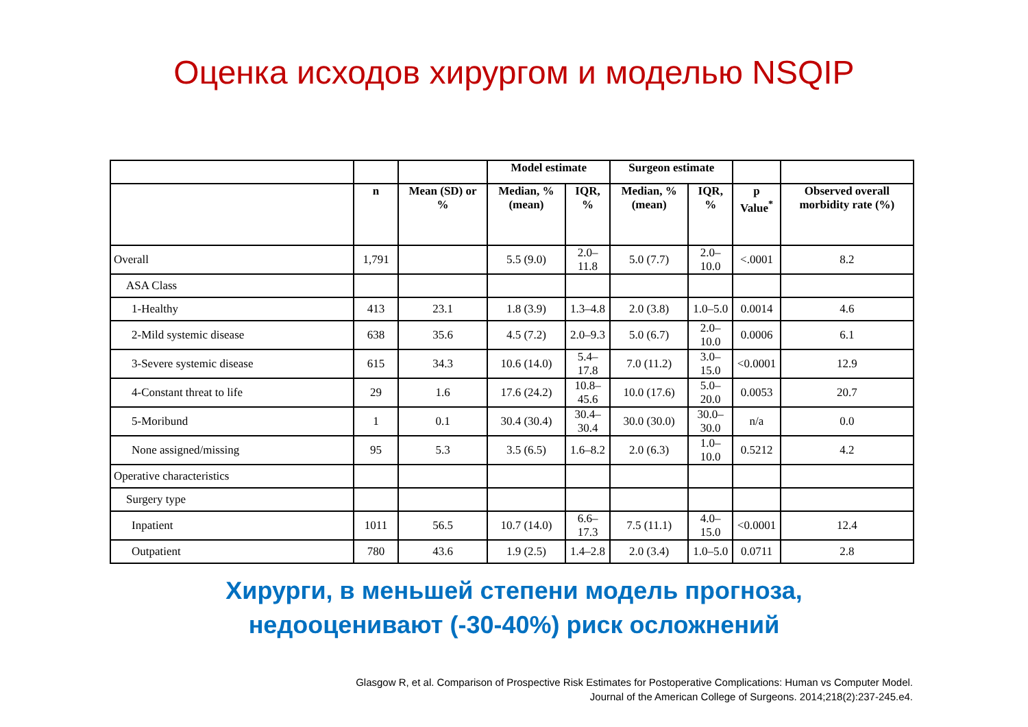Оценка исходов хирургом и моделью NSQIP
| | | | Model estimate | | Surgeon estimate | | | |
| --- | --- | --- | --- | --- | --- | --- | --- | --- |
| | n | Mean (SD) or % | Median, % (mean) | IQR, % | Median, % (mean) | IQR, % | p Value<sup>*</sup> | Observed overall morbidity rate (%) |
| Overall | 1,791 | | 5.5 (9.0) | 2.0–11.8 | 5.0 (7.7) | 2.0–10.0 | <.0001 | 8.2 |
| ASA Class | | | | | | | | |
| 1-Healthy | 413 | 23.1 | 1.8 (3.9) | 1.3–4.8 | 2.0 (3.8) | 1.0–5.0 | 0.0014 | 4.6 |
| 2-Mild systemic disease | 638 | 35.6 | 4.5 (7.2) | 2.0–9.3 | 5.0 (6.7) | 2.0–10.0 | 0.0006 | 6.1 |
| 3-Severe systemic disease | 615 | 34.3 | 10.6 (14.0) | 5.4–17.8 | 7.0 (11.2) | 3.0–15.0 | <0.0001 | 12.9 |
| 4-Constant threat to life | 29 | 1.6 | 17.6 (24.2) | 10.8–45.6 | 10.0 (17.6) | 5.0–20.0 | 0.0053 | 20.7 |
| 5-Moribund | 1 | 0.1 | 30.4 (30.4) | 30.4–30.4 | 30.0 (30.0) | 30.0–30.0 | n/a | 0.0 |
| None assigned/missing | 95 | 5.3 | 3.5 (6.5) | 1.6–8.2 | 2.0 (6.3) | 1.0–10.0 | 0.5212 | 4.2 |
| Operative characteristics | | | | | | | | |
| Surgery type | | | | | | | | |
| Inpatient | 1011 | 56.5 | 10.7 (14.0) | 6.6–17.3 | 7.5 (11.1) | 4.0–15.0 | <0.0001 | 12.4 |
| Outpatient | 780 | 43.6 | 1.9 (2.5) | 1.4–2.8 | 2.0 (3.4) | 1.0–5.0 | 0.0711 | 2.8 |
Хирурги, в меньшей степени модель прогноза,
недооценивают (-30-40%) риск осложнений
Glasgow R, et al. Comparison of Prospective Risk Estimates for Postoperative Complications: Human vs Computer Model.
Journal of the American College of Surgeons. 2014;218(2):237-245.e4.